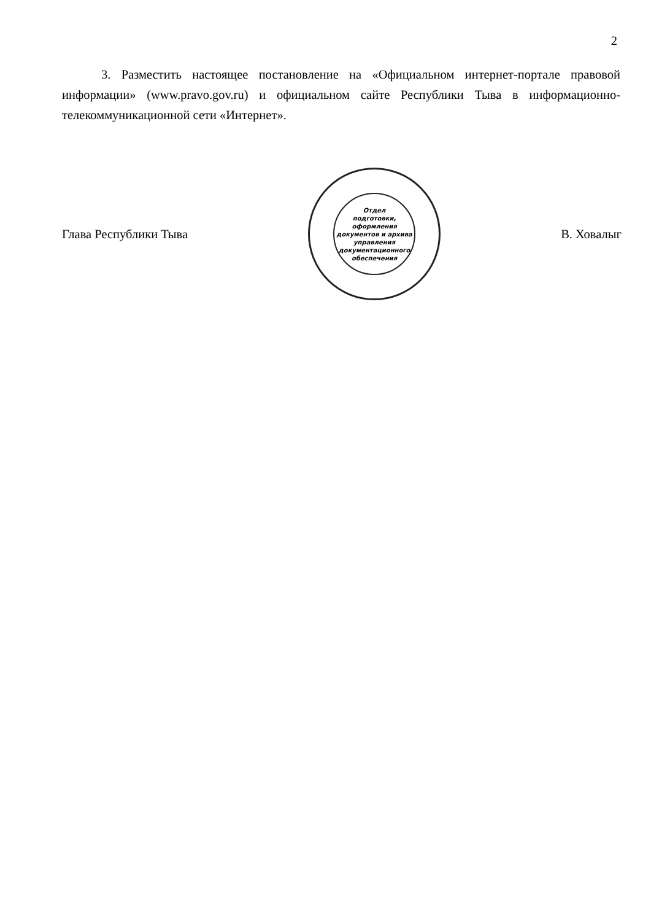2
3. Разместить настоящее постановление на «Официальном интернет-портале правовой информации» (www.pravo.gov.ru) и официальном сайте Республики Тыва в информационно-телекоммуникационной сети «Интернет».
Глава Республики Тыва
Отдел
подготовки,
оформления
документов и архива
управления
документационного
обеспечения
В. Ховалыг